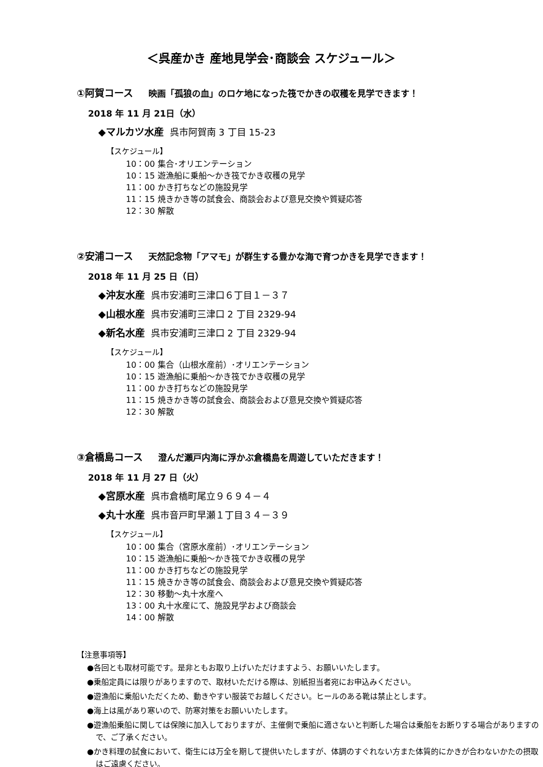＜呉産かき 産地見学会･商談会 スケジュール＞
①阿賀コース 映画「孤狼の血」のロケ地になった筏でかきの収穫を見学できます！
2018 年 11 月 21日（水）
◆マルカツ水産 呉市阿賀南 3 丁目 15-23
【スケジュール】
10：00 集合･オリエンテーション
10：15 遊漁船に乗船～かき筏でかき収穫の見学
11：00 かき打ちなどの施設見学
11：15 焼きかき等の試食会、商談会および意見交換や質疑応答
12：30 解散
②安浦コース 天然記念物「アマモ」が群生する豊かな海で育つかきを見学できます！
2018 年 11 月 25 日（日）
◆沖友水産 呉市安浦町三津口６丁目１－３７
◆山根水産 呉市安浦町三津口 2 丁目 2329-94
◆新名水産 呉市安浦町三津口 2 丁目 2329-94
【スケジュール】
10：00 集合（山根水産前）･オリエンテーション
10：15 遊漁船に乗船～かき筏でかき収穫の見学
11：00 かき打ちなどの施設見学
11：15 焼きかき等の試食会、商談会および意見交換や質疑応答
12：30 解散
③倉橋島コース 澄んだ瀬戸内海に浮かぶ倉橋島を周遊していただきます！
2018 年 11 月 27 日（火）
◆宮原水産 呉市倉橋町尾立９６９４－４
◆丸十水産 呉市音戸町早瀬１丁目３４－３９
【スケジュール】
10：00 集合（宮原水産前）･オリエンテーション
10：15 遊漁船に乗船～かき筏でかき収穫の見学
11：00 かき打ちなどの施設見学
11：15 焼きかき等の試食会、商談会および意見交換や質疑応答
12：30 移動～丸十水産へ
13：00 丸十水産にて、施設見学および商談会
14：00 解散
【注意事項等】
●各回とも取材可能です。是非ともお取り上げいただけますよう、お願いいたします。
●乗船定員には限りがありますので、取材いただける際は、別紙担当者宛にお申込みください。
●遊漁船に乗船いただくため、動きやすい服装でお越しください。ヒールのある靴は禁止とします。
●海上は風があり寒いので、防寒対策をお願いいたします。
●遊漁船乗船に関しては保険に加入しておりますが、主催側で乗船に適さないと判断した場合は乗船をお断りする場合がありますので、ご了承ください。
●かき料理の試食において、衛生には万全を期して提供いたしますが、体調のすぐれない方また体質的にかきが合わないかたの摂取はご遠慮ください。